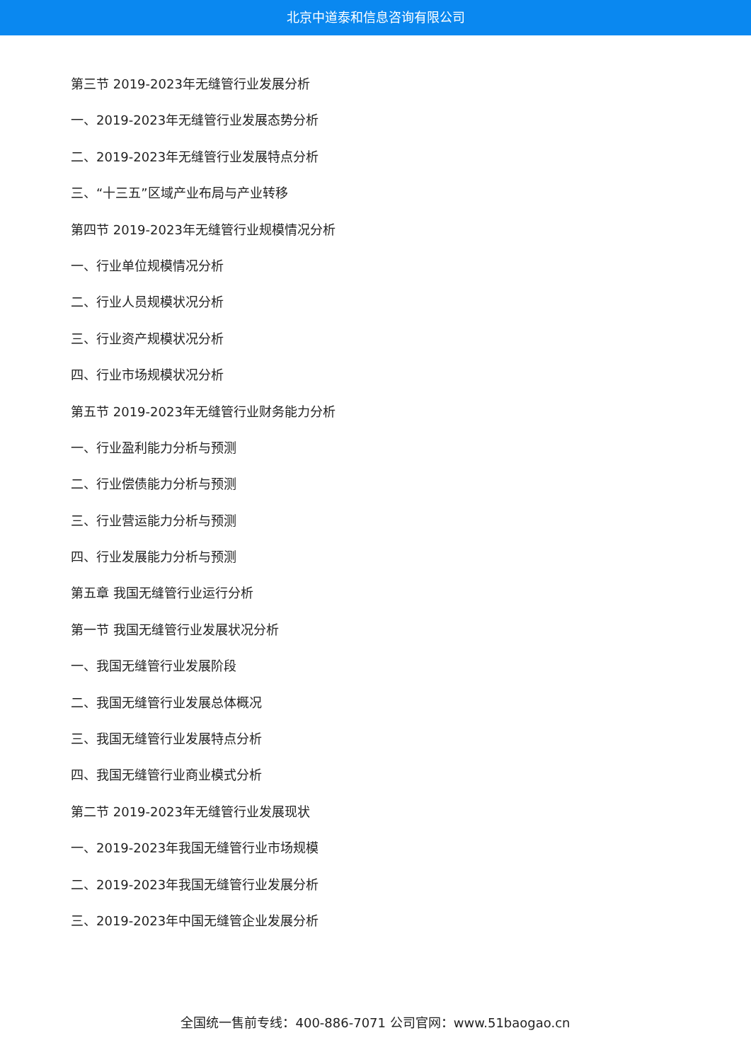北京中道泰和信息咨询有限公司
第三节 2019-2023年无缝管行业发展分析
一、2019-2023年无缝管行业发展态势分析
二、2019-2023年无缝管行业发展特点分析
三、“十三五”区域产业布局与产业转移
第四节 2019-2023年无缝管行业规模情况分析
一、行业单位规模情况分析
二、行业人员规模状况分析
三、行业资产规模状况分析
四、行业市场规模状况分析
第五节 2019-2023年无缝管行业财务能力分析
一、行业盈利能力分析与预测
二、行业偿债能力分析与预测
三、行业营运能力分析与预测
四、行业发展能力分析与预测
第五章 我国无缝管行业运行分析
第一节 我国无缝管行业发展状况分析
一、我国无缝管行业发展阶段
二、我国无缝管行业发展总体概况
三、我国无缝管行业发展特点分析
四、我国无缝管行业商业模式分析
第二节 2019-2023年无缝管行业发展现状
一、2019-2023年我国无缝管行业市场规模
二、2019-2023年我国无缝管行业发展分析
三、2019-2023年中国无缝管企业发展分析
全国统一售前专线：400-886-7071 公司官网：www.51baogao.cn